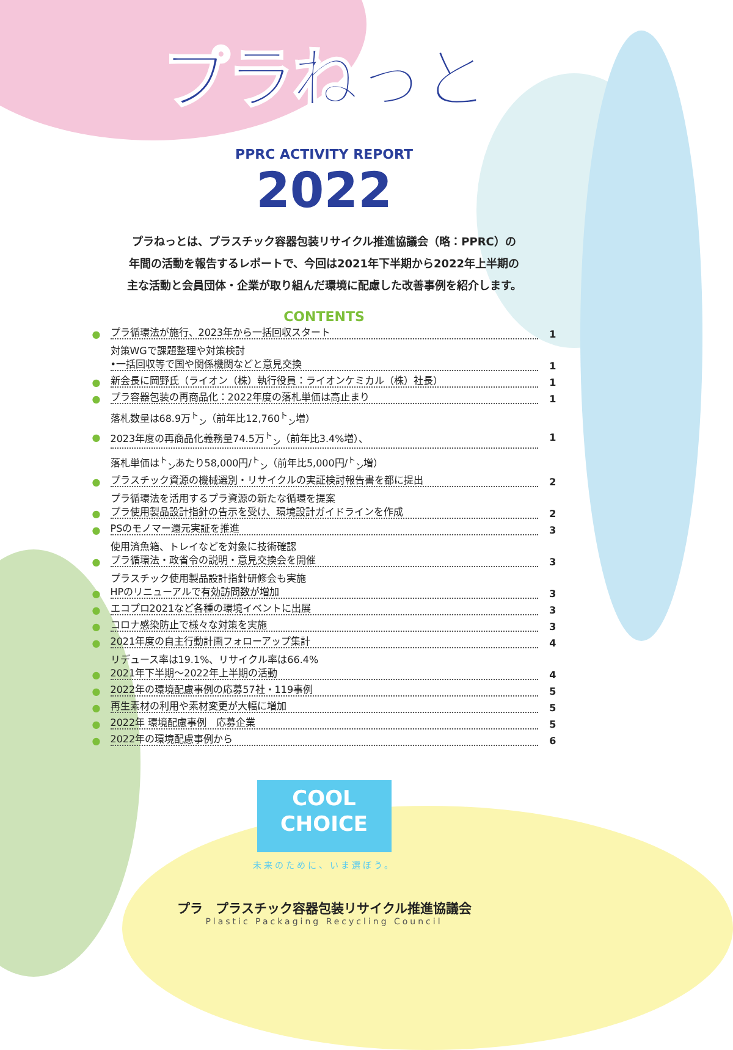プラねっと
PPRC ACTIVITY REPORT
2022
プラねっとは、プラスチック容器包装リサイクル推進協議会（略：PPRC）の
年間の活動を報告するレポートで、今回は2021年下半期から2022年上半期の
主な活動と会員団体・企業が取り組んだ環境に配慮した改善事例を紹介します。
CONTENTS
● プラ循環法が施行、2023年から一括回収スタート 1
対策WGで課題整理や対策検討
•一括回収等で国や関係機関などと意見交換 1
● 新会長に岡野氏（ライオン（株）執行役員：ライオンケミカル（株）社長） 1
● プラ容器包装の再商品化：2022年度の落札単価は高止まり 1
落札数量は68.9万<sup>ト</sup><sub>ン</sub>（前年比12,760<sup>ト</sup><sub>ン</sub>増）
● 2023年度の再商品化義務量74.5万<sup>ト</sup><sub>ン</sub>（前年比3.4%増）、 1
落札単価は<sup>ト</sup><sub>ン</sub>あたり58,000円/<sup>ト</sup><sub>ン</sub>（前年比5,000円/<sup>ト</sup><sub>ン</sub>増）
● プラスチック資源の機械選別・リサイクルの実証検討報告書を都に提出 2
プラ循環法を活用するプラ資源の新たな循環を提案
● プラ使用製品設計指針の告示を受け、環境設計ガイドラインを作成 2
● PSのモノマー還元実証を推進 3
使用済魚箱、トレイなどを対象に技術確認
● プラ循環法・政省令の説明・意見交換会を開催 3
プラスチック使用製品設計指針研修会も実施
● HPのリニューアルで有効訪問数が増加 3
● エコプロ2021など各種の環境イベントに出展 3
● コロナ感染防止で様々な対策を実施 3
● 2021年度の自主行動計画フォローアップ集計 4
リデュース率は19.1%、リサイクル率は66.4%
● 2021年下半期～2022年上半期の活動 4
● 2022年の環境配慮事例の応募57社・119事例 5
● 再生素材の利用や素材変更が大幅に増加 5
● 2022年 環境配慮事例　応募企業 5
● 2022年の環境配慮事例から 6
COOL
CHOICE
未来のために、いま選ぼう。
プラ　プラスチック容器包装リサイクル推進協議会
Plastic Packaging Recycling Council